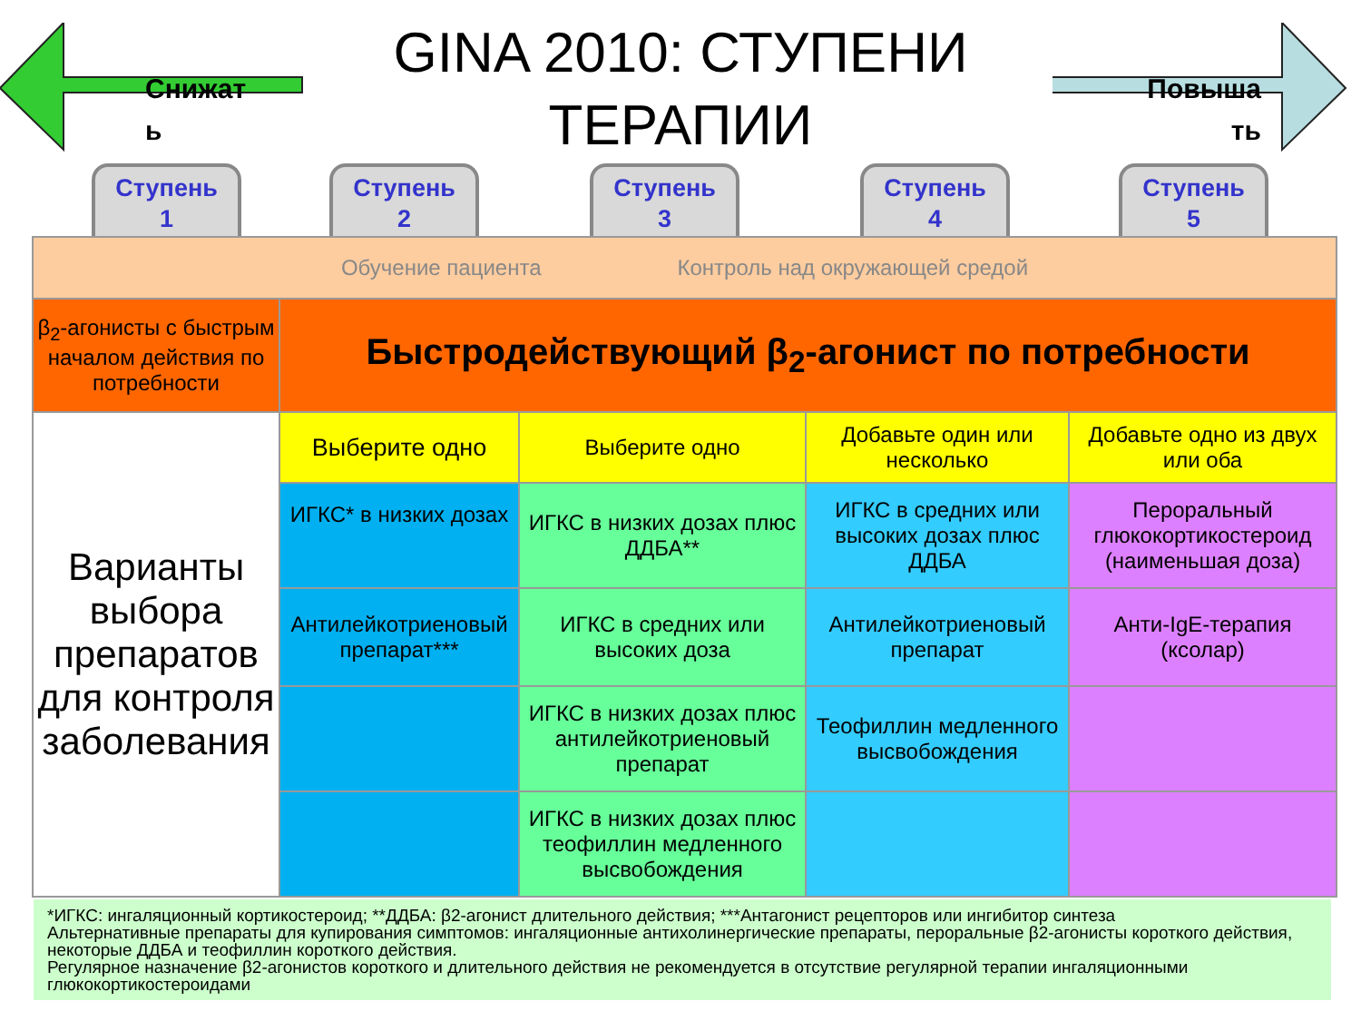Снижат
ь
GINA 2010: СТУПЕНИ
ТЕРАПИИ
Повыша
ть
Ступень
1
Ступень
2
Ступень
3
Ступень
4
Ступень
5
| Обучение пациента Контроль над окружающей средой | | | | |
| β<sub>2</sub>-агонисты с быстрым началом действия по потребности | Быстродействующий β<sub>2</sub>-агонист по потребности | | | |
| Варианты выбора препаратов для контроля заболевания | Выберите одно | Выберите одно | Добавьте один или несколько | Добавьте одно из двух или оба |
| | ИГКС* в низких дозах | ИГКС в низких дозах плюс ДДБА** | ИГКС в средних или высоких дозах плюс ДДБА | Пероральный глюкокортикостероид (наименьшая доза) |
| | Антилейкотриеновый препарат*** | ИГКС в средних или высоких доза | Антилейкотриеновый препарат | Анти-IgE-терапия (ксолар) |
| | | ИГКС в низких дозах плюс антилейкотриеновый препарат | Теофиллин медленного высвобождения | |
| | | ИГКС в низких дозах плюс теофиллин медленного высвобождения | | |
*ИГКС: ингаляционный кортикостероид; **ДДБА: β2-агонист длительного действия; ***Антагонист рецепторов или ингибитор синтеза
Альтернативные препараты для купирования симптомов: ингаляционные антихолинергические препараты, пероральные β2-агонисты короткого действия, некоторые ДДБА и теофиллин короткого действия.
Регулярное назначение β2-агонистов короткого и длительного действия не рекомендуется в отсутствие регулярной терапии ингаляционными глюкокортикостероидами